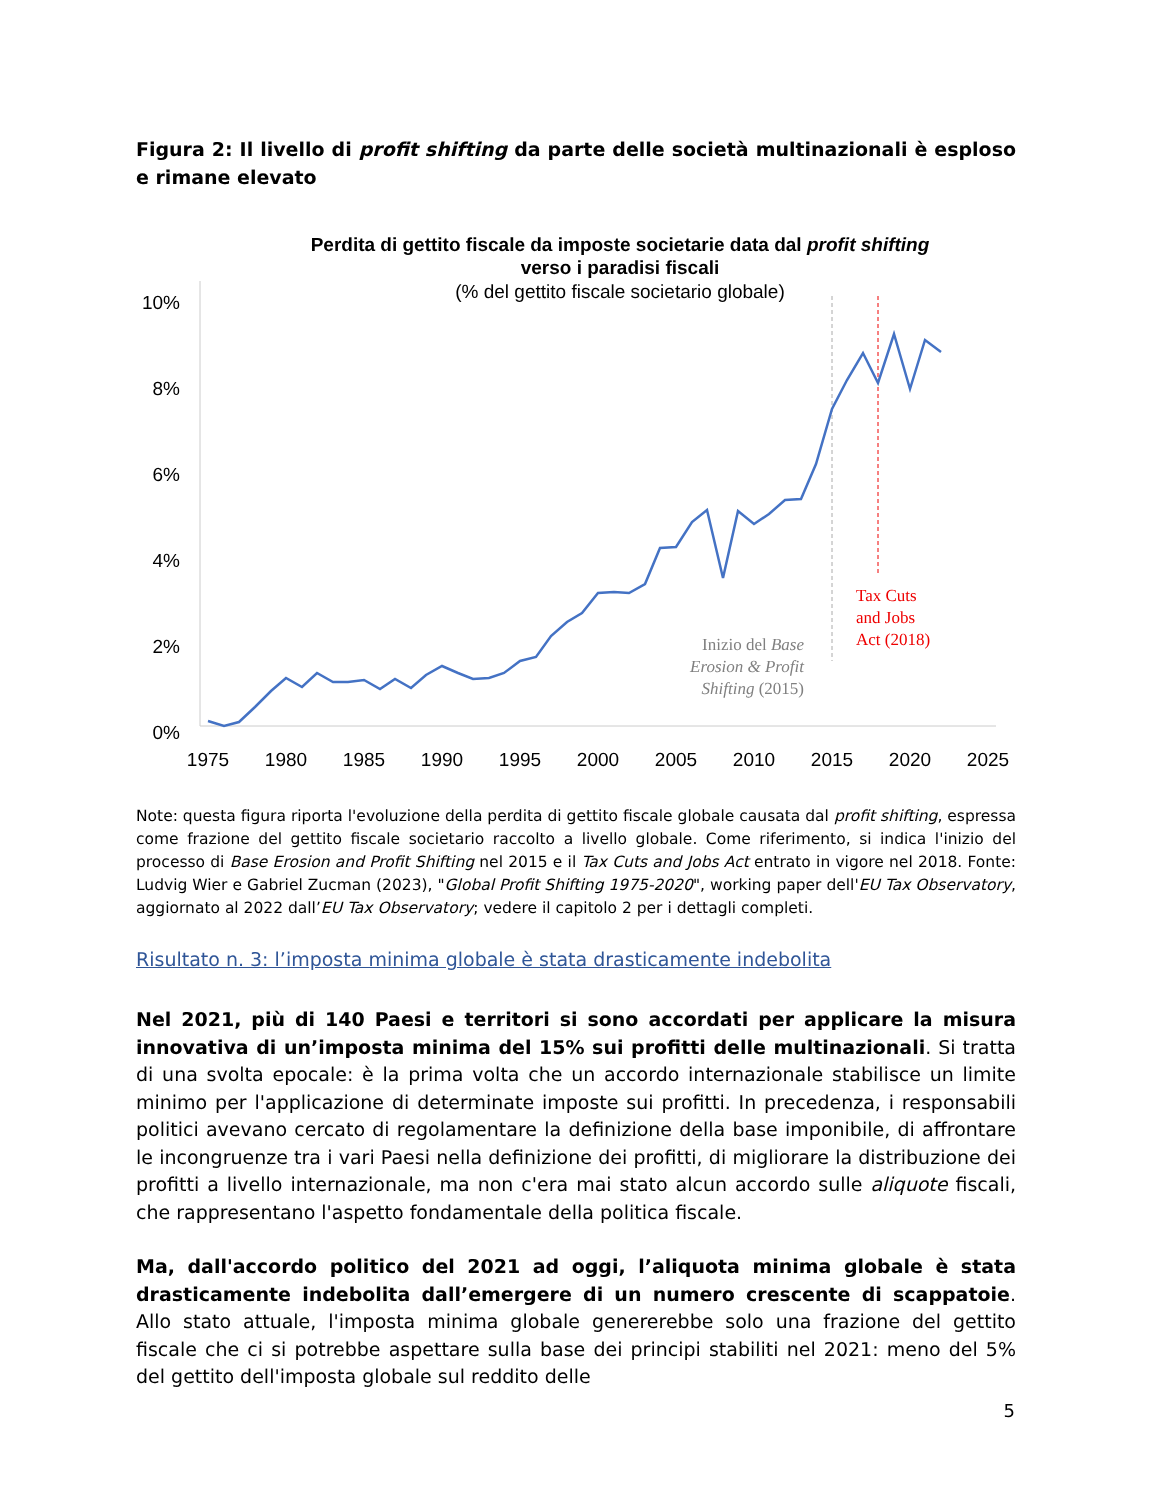Figura 2: Il livello di profit shifting da parte delle società multinazionali è esploso e rimane elevato
Perdita di gettito fiscale da imposte societarie data dal profit shifting
verso i paradisi fiscali
(% del gettito fiscale societario globale)
10%
8%
6%
4%
2%
0%
1975
1980
1985
1990
1995
2000
2005
2010
2015
2020
2025
Inizio del Base
Erosion & Profit
Shifting (2015)
Tax Cuts
and Jobs
Act (2018)
Note: questa figura riporta l'evoluzione della perdita di gettito fiscale globale causata dal profit shifting, espressa come frazione del gettito fiscale societario raccolto a livello globale. Come riferimento, si indica l'inizio del processo di Base Erosion and Profit Shifting nel 2015 e il Tax Cuts and Jobs Act entrato in vigore nel 2018. Fonte: Ludvig Wier e Gabriel Zucman (2023), "Global Profit Shifting 1975-2020", working paper dell'EU Tax Observatory, aggiornato al 2022 dall’EU Tax Observatory; vedere il capitolo 2 per i dettagli completi.
Risultato n. 3: l’imposta minima globale è stata drasticamente indebolita
Nel 2021, più di 140 Paesi e territori si sono accordati per applicare la misura innovativa di un’imposta minima del 15% sui profitti delle multinazionali. Si tratta di una svolta epocale: è la prima volta che un accordo internazionale stabilisce un limite minimo per l'applicazione di determinate imposte sui profitti. In precedenza, i responsabili politici avevano cercato di regolamentare la definizione della base imponibile, di affrontare le incongruenze tra i vari Paesi nella definizione dei profitti, di migliorare la distribuzione dei profitti a livello internazionale, ma non c'era mai stato alcun accordo sulle aliquote fiscali, che rappresentano l'aspetto fondamentale della politica fiscale.
Ma, dall'accordo politico del 2021 ad oggi, l’aliquota minima globale è stata drasticamente indebolita dall’emergere di un numero crescente di scappatoie. Allo stato attuale, l'imposta minima globale genererebbe solo una frazione del gettito fiscale che ci si potrebbe aspettare sulla base dei principi stabiliti nel 2021: meno del 5% del gettito dell'imposta globale sul reddito delle
5